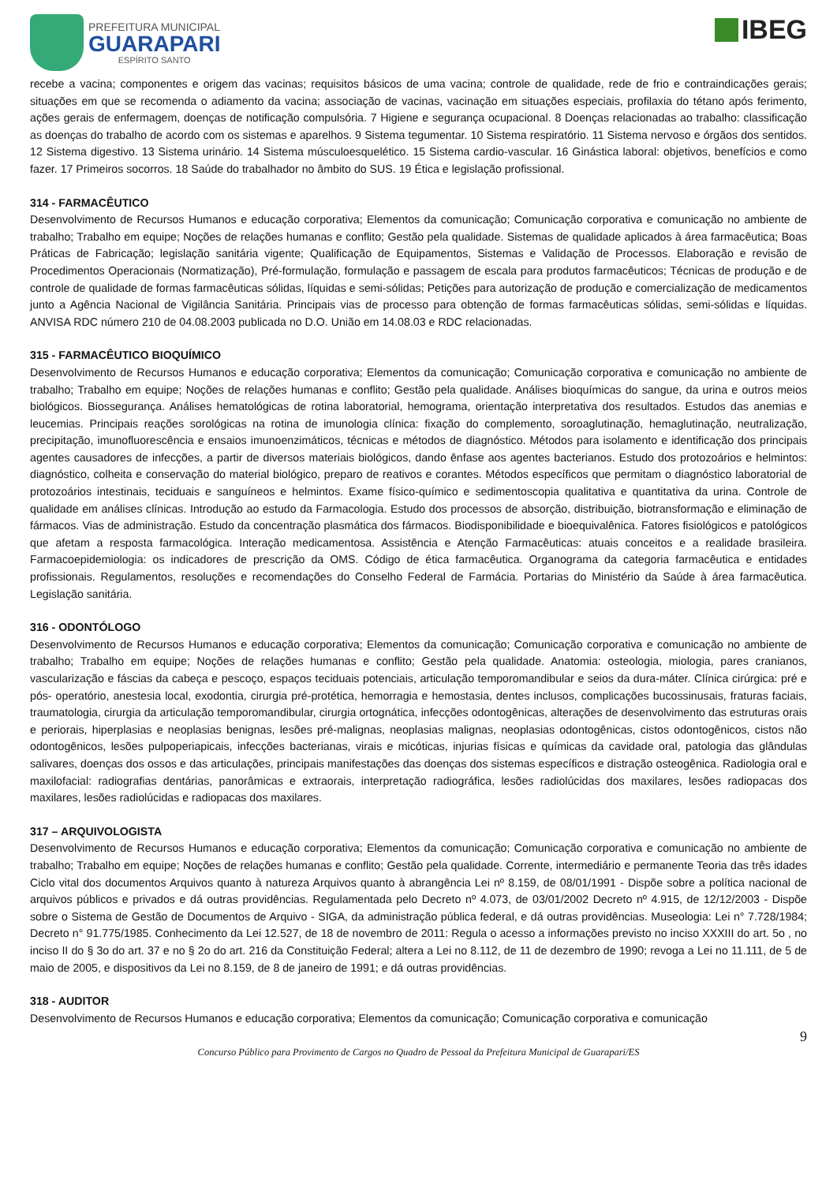PREFEITURA MUNICIPAL
GUARAPARI
ESPÍRITO SANTO
IBEG
recebe a vacina; componentes e origem das vacinas; requisitos básicos de uma vacina; controle de qualidade, rede de frio e contraindicações gerais; situações em que se recomenda o adiamento da vacina; associação de vacinas, vacinação em situações especiais, profilaxia do tétano após ferimento, ações gerais de enfermagem, doenças de notificação compulsória. 7 Higiene e segurança ocupacional. 8 Doenças relacionadas ao trabalho: classificação as doenças do trabalho de acordo com os sistemas e aparelhos. 9 Sistema tegumentar. 10 Sistema respiratório. 11 Sistema nervoso e órgãos dos sentidos. 12 Sistema digestivo. 13 Sistema urinário. 14 Sistema músculoesquelético. 15 Sistema cardio-vascular. 16 Ginástica laboral: objetivos, benefícios e como fazer. 17 Primeiros socorros. 18 Saúde do trabalhador no âmbito do SUS. 19 Ética e legislação profissional.
314 - FARMACÊUTICO
Desenvolvimento de Recursos Humanos e educação corporativa; Elementos da comunicação; Comunicação corporativa e comunicação no ambiente de trabalho; Trabalho em equipe; Noções de relações humanas e conflito; Gestão pela qualidade. Sistemas de qualidade aplicados à área farmacêutica; Boas Práticas de Fabricação; legislação sanitária vigente; Qualificação de Equipamentos, Sistemas e Validação de Processos. Elaboração e revisão de Procedimentos Operacionais (Normatização), Pré-formulação, formulação e passagem de escala para produtos farmacêuticos; Técnicas de produção e de controle de qualidade de formas farmacêuticas sólidas, líquidas e semi-sólidas; Petições para autorização de produção e comercialização de medicamentos junto a Agência Nacional de Vigilância Sanitária. Principais vias de processo para obtenção de formas farmacêuticas sólidas, semi-sólidas e líquidas. ANVISA RDC número 210 de 04.08.2003 publicada no D.O. União em 14.08.03 e RDC relacionadas.
315 - FARMACÊUTICO BIOQUÍMICO
Desenvolvimento de Recursos Humanos e educação corporativa; Elementos da comunicação; Comunicação corporativa e comunicação no ambiente de trabalho; Trabalho em equipe; Noções de relações humanas e conflito; Gestão pela qualidade. Análises bioquímicas do sangue, da urina e outros meios biológicos. Biossegurança. Análises hematológicas de rotina laboratorial, hemograma, orientação interpretativa dos resultados. Estudos das anemias e leucemias. Principais reações sorológicas na rotina de imunologia clínica: fixação do complemento, soroaglutinação, hemaglutinação, neutralização, precipitação, imunofluorescência e ensaios imunoenzimáticos, técnicas e métodos de diagnóstico. Métodos para isolamento e identificação dos principais agentes causadores de infecções, a partir de diversos materiais biológicos, dando ênfase aos agentes bacterianos. Estudo dos protozoários e helmintos: diagnóstico, colheita e conservação do material biológico, preparo de reativos e corantes. Métodos específicos que permitam o diagnóstico laboratorial de protozoários intestinais, teciduais e sanguíneos e helmintos. Exame físico-químico e sedimentoscopia qualitativa e quantitativa da urina. Controle de qualidade em análises clínicas. Introdução ao estudo da Farmacologia. Estudo dos processos de absorção, distribuição, biotransformação e eliminação de fármacos. Vias de administração. Estudo da concentração plasmática dos fármacos. Biodisponibilidade e bioequivalênica. Fatores fisiológicos e patológicos que afetam a resposta farmacológica. Interação medicamentosa. Assistência e Atenção Farmacêuticas: atuais conceitos e a realidade brasileira. Farmacoepidemiologia: os indicadores de prescrição da OMS. Código de ética farmacêutica. Organograma da categoria farmacêutica e entidades profissionais. Regulamentos, resoluções e recomendações do Conselho Federal de Farmácia. Portarias do Ministério da Saúde à área farmacêutica. Legislação sanitária.
316 - ODONTÓLOGO
Desenvolvimento de Recursos Humanos e educação corporativa; Elementos da comunicação; Comunicação corporativa e comunicação no ambiente de trabalho; Trabalho em equipe; Noções de relações humanas e conflito; Gestão pela qualidade. Anatomia: osteologia, miologia, pares cranianos, vascularização e fáscias da cabeça e pescoço, espaços teciduais potenciais, articulação temporomandibular e seios da dura-máter. Clínica cirúrgica: pré e pós- operatório, anestesia local, exodontia, cirurgia pré-protética, hemorragia e hemostasia, dentes inclusos, complicações bucossinusais, fraturas faciais, traumatologia, cirurgia da articulação temporomandibular, cirurgia ortognática, infecções odontogênicas, alterações de desenvolvimento das estruturas orais e periorais, hiperplasias e neoplasias benignas, lesões pré-malignas, neoplasias malignas, neoplasias odontogênicas, cistos odontogênicos, cistos não odontogênicos, lesões pulpoperiapicais, infecções bacterianas, virais e micóticas, injurias físicas e químicas da cavidade oral, patologia das glândulas salivares, doenças dos ossos e das articulações, principais manifestações das doenças dos sistemas específicos e distração osteogênica. Radiologia oral e maxilofacial: radiografias dentárias, panorâmicas e extraorais, interpretação radiográfica, lesões radiolúcidas dos maxilares, lesões radiopacas dos maxilares, lesões radiolúcidas e radiopacas dos maxilares.
317 – ARQUIVOLOGISTA
Desenvolvimento de Recursos Humanos e educação corporativa; Elementos da comunicação; Comunicação corporativa e comunicação no ambiente de trabalho; Trabalho em equipe; Noções de relações humanas e conflito; Gestão pela qualidade. Corrente, intermediário e permanente Teoria das três idades Ciclo vital dos documentos Arquivos quanto à natureza Arquivos quanto à abrangência Lei nº 8.159, de 08/01/1991 - Dispõe sobre a política nacional de arquivos públicos e privados e dá outras providências. Regulamentada pelo Decreto nº 4.073, de 03/01/2002 Decreto nº 4.915, de 12/12/2003 - Dispõe sobre o Sistema de Gestão de Documentos de Arquivo - SIGA, da administração pública federal, e dá outras providências. Museologia: Lei n° 7.728/1984; Decreto n° 91.775/1985. Conhecimento da Lei 12.527, de 18 de novembro de 2011: Regula o acesso a informações previsto no inciso XXXIII do art. 5o , no inciso II do § 3o do art. 37 e no § 2o do art. 216 da Constituição Federal; altera a Lei no 8.112, de 11 de dezembro de 1990; revoga a Lei no 11.111, de 5 de maio de 2005, e dispositivos da Lei no 8.159, de 8 de janeiro de 1991; e dá outras providências.
318 - AUDITOR
Desenvolvimento de Recursos Humanos e educação corporativa; Elementos da comunicação; Comunicação corporativa e comunicação
9
Concurso Público para Provimento de Cargos no Quadro de Pessoal da Prefeitura Municipal de Guarapari/ES